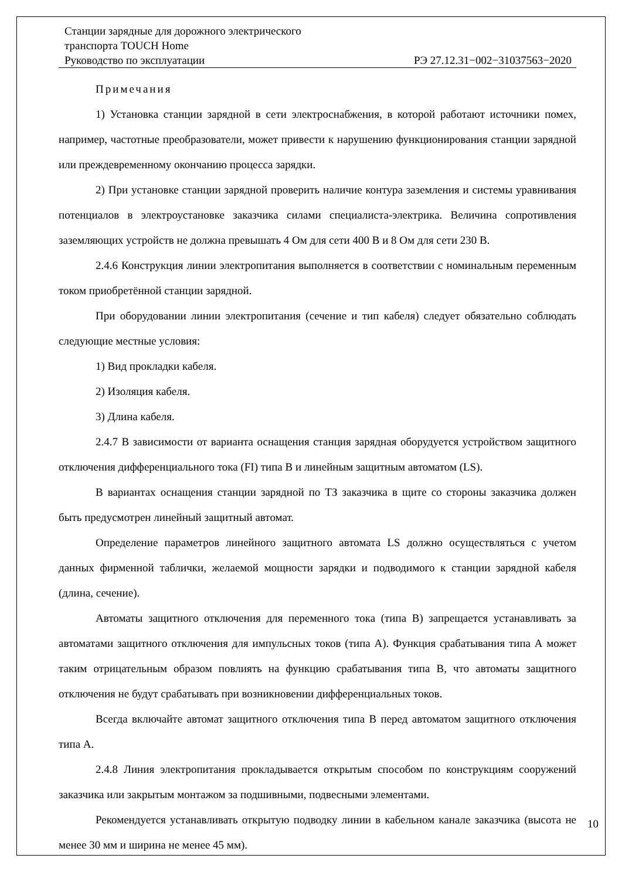Станции зарядные для дорожного электрического
транспорта TOUCH Home
Руководство по эксплуатации РЭ 27.12.31−002−31037563−2020
Примечания
1) Установка станции зарядной в сети электроснабжения, в которой работают источники помех, например, частотные преобразователи, может привести к нарушению функционирования станции зарядной или преждевременному окончанию процесса зарядки.
2) При установке станции зарядной проверить наличие контура заземления и системы уравнивания потенциалов в электроустановке заказчика силами специалиста-электрика. Величина сопротивления заземляющих устройств не должна превышать 4 Ом для сети 400 В и 8 Ом для сети 230 В.
2.4.6 Конструкция линии электропитания выполняется в соответствии с номинальным переменным током приобретённой станции зарядной.
При оборудовании линии электропитания (сечение и тип кабеля) следует обязательно соблюдать следующие местные условия:
1) Вид прокладки кабеля.
2) Изоляция кабеля.
3) Длина кабеля.
2.4.7 В зависимости от варианта оснащения станция зарядная оборудуется устройством защитного отключения дифференциального тока (FI) типа B и линейным защитным автоматом (LS).
В вариантах оснащения станции зарядной по ТЗ заказчика в щите со стороны заказчика должен быть предусмотрен линейный защитный автомат.
Определение параметров линейного защитного автомата LS должно осуществляться с учетом данных фирменной таблички, желаемой мощности зарядки и подводимого к станции зарядной кабеля (длина, сечение).
Автоматы защитного отключения для переменного тока (типа B) запрещается устанавливать за автоматами защитного отключения для импульсных токов (типа А). Функция срабатывания типа А может таким отрицательным образом повлиять на функцию срабатывания типа B, что автоматы защитного отключения не будут срабатывать при возникновении дифференциальных токов.
Всегда включайте автомат защитного отключения типа B перед автоматом защитного отключения типа А.
2.4.8 Линия электропитания прокладывается открытым способом по конструкциям сооружений заказчика или закрытым монтажом за подшивными, подвесными элементами.
Рекомендуется устанавливать открытую подводку линии в кабельном канале заказчика (высота не менее 30 мм и ширина не менее 45 мм).
10